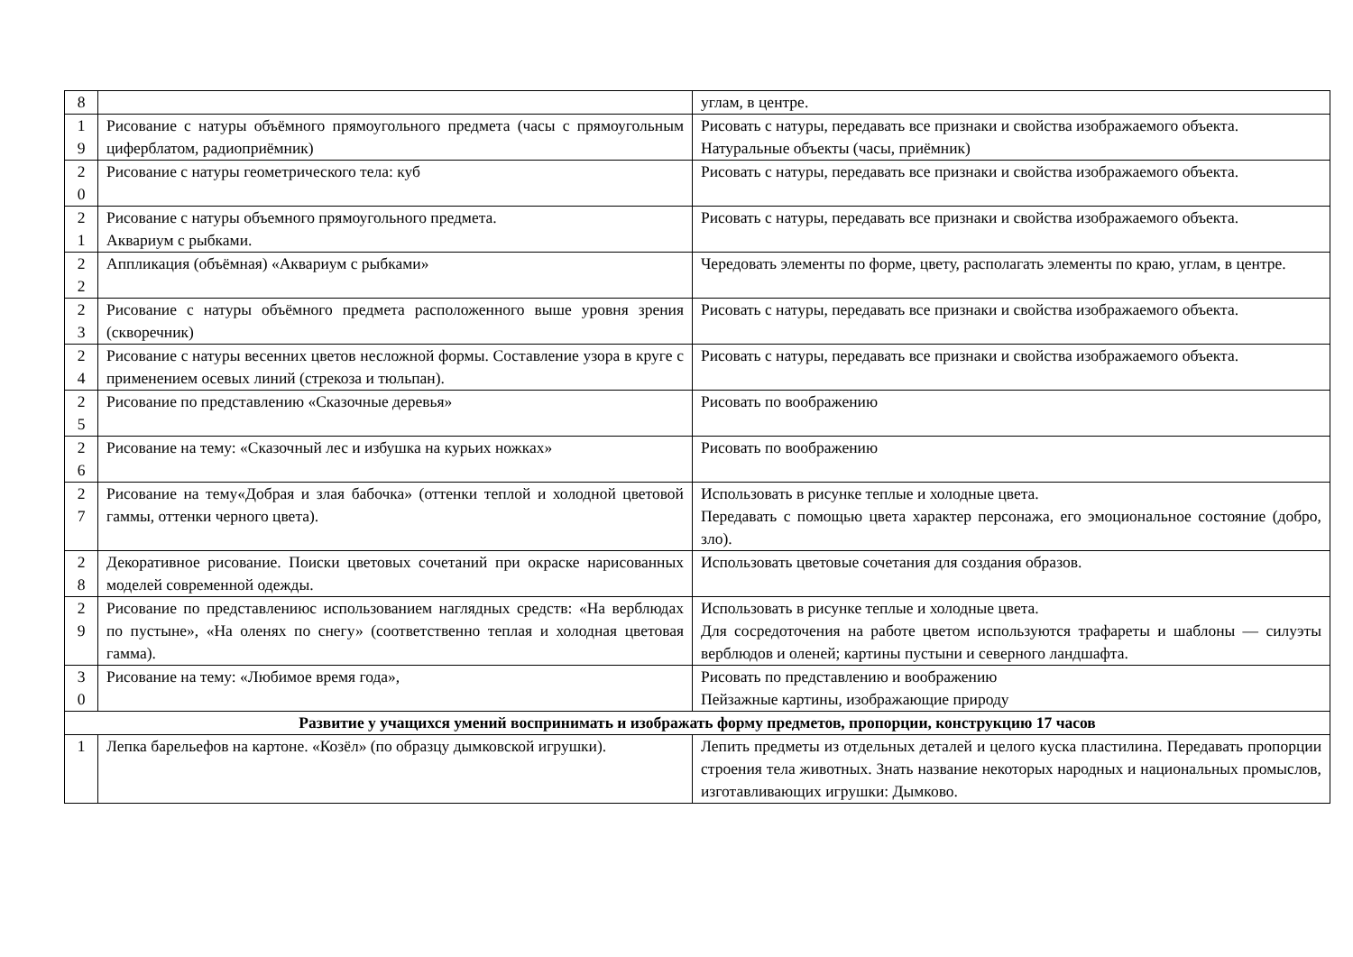| 8 | | углам, в центре. |
| 1 9 | Рисование с натуры объёмного прямоугольного предмета (часы с прямоугольным циферблатом, радиоприёмник) | Рисовать с натуры, передавать все признаки и свойства изображаемого объекта. Натуральные объекты (часы, приёмник) |
| 2 0 | Рисование с натуры геометрического тела: куб | Рисовать с натуры, передавать все признаки и свойства изображаемого объекта. |
| 2 1 | Рисование с натуры объемного прямоугольного предмета. Аквариум с рыбками. | Рисовать с натуры, передавать все признаки и свойства изображаемого объекта. |
| 2 2 | Аппликация (объёмная) «Аквариум с рыбками» | Чередовать элементы по форме, цвету, располагать элементы по краю, углам, в центре. |
| 2 3 | Рисование с натуры объёмного предмета расположенного выше уровня зрения (скворечник) | Рисовать с натуры, передавать все признаки и свойства изображаемого объекта. |
| 2 4 | Рисование с натуры весенних цветов несложной формы. Составление узора в круге с применением осевых линий (стрекоза и тюльпан). | Рисовать с натуры, передавать все признаки и свойства изображаемого объекта. |
| 2 5 | Рисование по представлению «Сказочные деревья» | Рисовать по воображению |
| 2 6 | Рисование на тему: «Сказочный лес и избушка на курьих ножках» | Рисовать по воображению |
| 2 7 | Рисование на тему«Добрая и злая бабочка» (оттенки теплой и холодной цветовой гаммы, оттенки черного цвета). | Использовать в рисунке теплые и холодные цвета. Передавать с помощью цвета характер персонажа, его эмоциональное состояние (добро, зло). |
| 2 8 | Декоративное рисование. Поиски цветовых сочетаний при окраске нарисованных моделей современной одежды. | Использовать цветовые сочетания для создания образов. |
| 2 9 | Рисование по представлениюс использованием наглядных средств: «На верблюдах по пустыне», «На оленях по снегу» (соответственно теплая и холодная цветовая гамма). | Использовать в рисунке теплые и холодные цвета. Для сосредоточения на работе цветом используются трафареты и шаблоны — силуэты верблюдов и оленей; картины пустыни и северного ландшафта. |
| 3 0 | Рисование на тему: «Любимое время года», | Рисовать по представлению и воображению Пейзажные картины, изображающие природу |
| Развитие у учащихся умений воспринимать и изображать форму предметов, пропорции, конструкцию 17 часов | | |
| 1 | Лепка барельефов на картоне. «Козёл» (по образцу дымковской игрушки). | Лепить предметы из отдельных деталей и целого куска пластилина. Передавать пропорции строения тела животных. Знать название некоторых народных и национальных промыслов, изготавливающих игрушки: Дымково. |